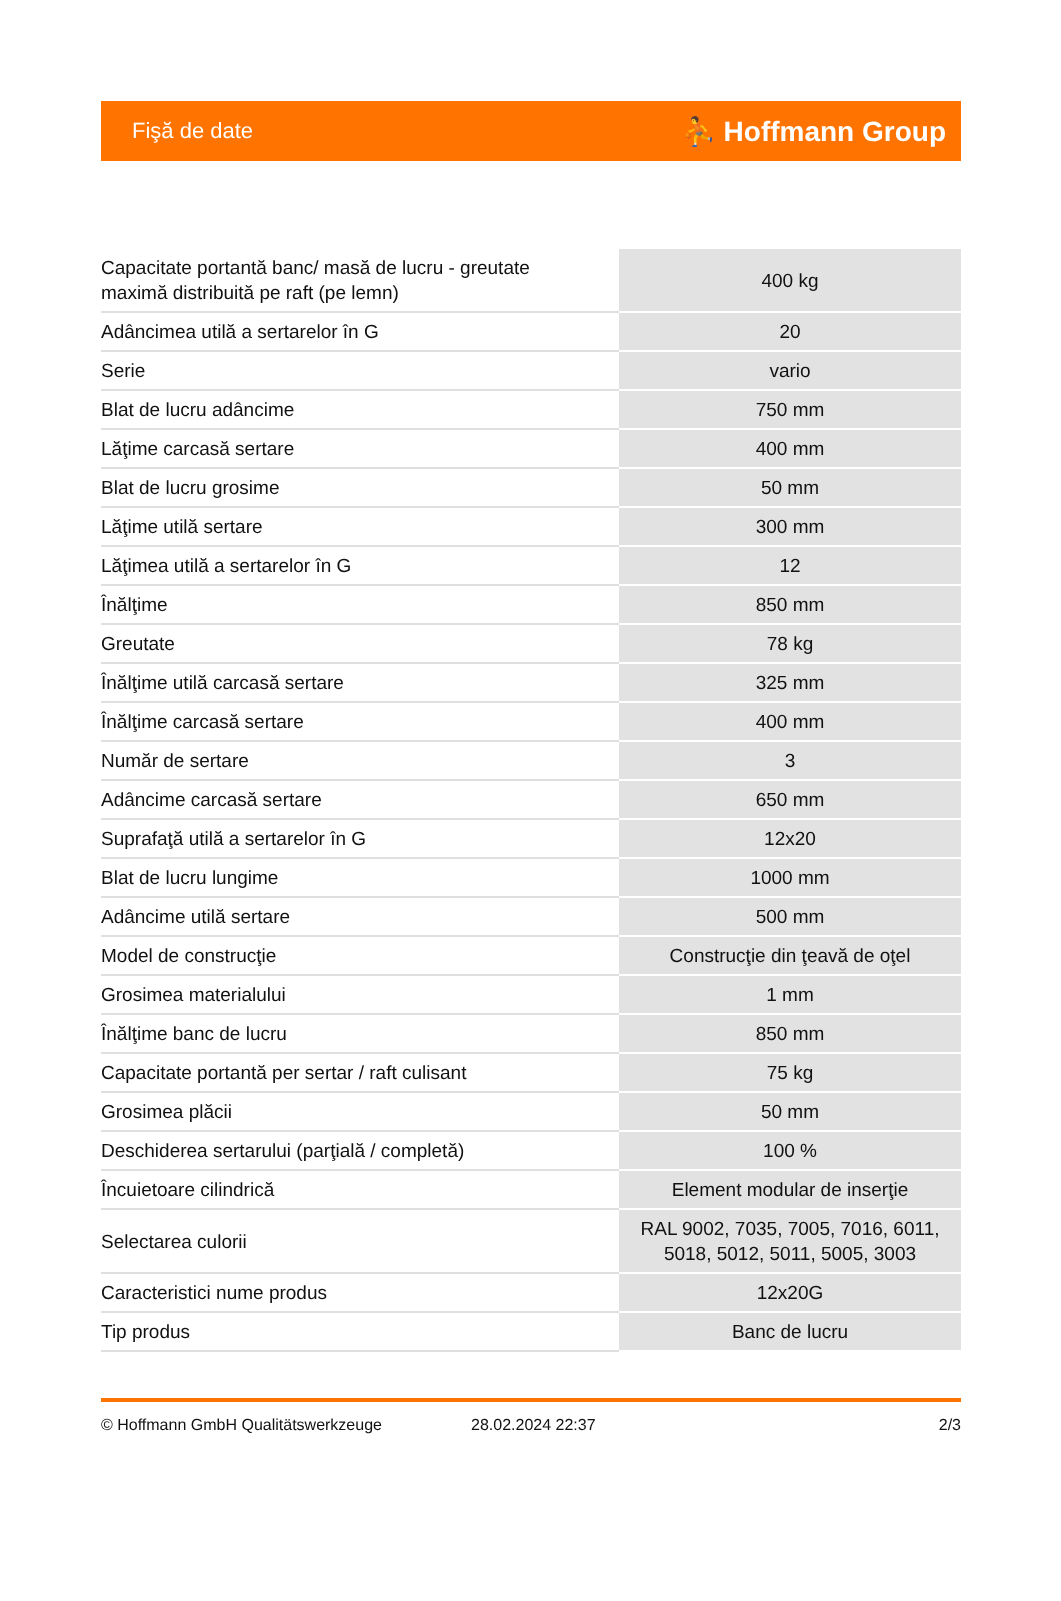Fişă de date ⛹ Hoffmann Group
| Capacitate portantă banc/ masă de lucru - greutate maximă distribuită pe raft (pe lemn) | 400 kg |
| Adâncimea utilă a sertarelor în G | 20 |
| Serie | vario |
| Blat de lucru adâncime | 750 mm |
| Lăţime carcasă sertare | 400 mm |
| Blat de lucru grosime | 50 mm |
| Lăţime utilă sertare | 300 mm |
| Lăţimea utilă a sertarelor în G | 12 |
| Înălţime | 850 mm |
| Greutate | 78 kg |
| Înălţime utilă carcasă sertare | 325 mm |
| Înălţime carcasă sertare | 400 mm |
| Număr de sertare | 3 |
| Adâncime carcasă sertare | 650 mm |
| Suprafaţă utilă a sertarelor în G | 12x20 |
| Blat de lucru lungime | 1000 mm |
| Adâncime utilă sertare | 500 mm |
| Model de construcţie | Construcţie din ţeavă de oţel |
| Grosimea materialului | 1 mm |
| Înălţime banc de lucru | 850 mm |
| Capacitate portantă per sertar / raft culisant | 75 kg |
| Grosimea plăcii | 50 mm |
| Deschiderea sertarului (parţială / completă) | 100 % |
| Încuietoare cilindrică | Element modular de inserţie |
| Selectarea culorii | RAL 9002, 7035, 7005, 7016, 6011, 5018, 5012, 5011, 5005, 3003 |
| Caracteristici nume produs | 12x20G |
| Tip produs | Banc de lucru |
© Hoffmann GmbH Qualitätswerkzeuge 28.02.2024 22:37 2/3